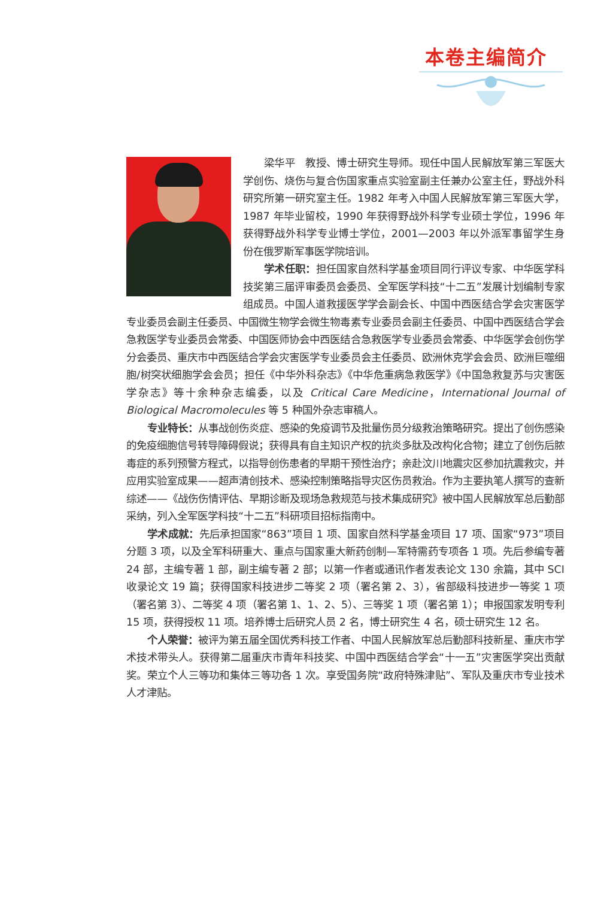本卷主编简介
梁华平　教授、博士研究生导师。现任中国人民解放军第三军医大学创伤、烧伤与复合伤国家重点实验室副主任兼办公室主任，野战外科研究所第一研究室主任。1982 年考入中国人民解放军第三军医大学，1987 年毕业留校，1990 年获得野战外科学专业硕士学位，1996 年获得野战外科学专业博士学位，2001—2003 年以外派军事留学生身份在俄罗斯军事医学院培训。
学术任职：担任国家自然科学基金项目同行评议专家、中华医学科技奖第三届评审委员会委员、全军医学科技“十二五”发展计划编制专家组成员。中国人道救援医学学会副会长、中国中西医结合学会灾害医学专业委员会副主任委员、中国微生物学会微生物毒素专业委员会副主任委员、中国中西医结合学会急救医学专业委员会常委、中国医师协会中西医结合急救医学专业委员会常委、中华医学会创伤学分会委员、重庆市中西医结合学会灾害医学专业委员会主任委员、欧洲休克学会会员、欧洲巨噬细胞/树突状细胞学会会员；担任《中华外科杂志》《中华危重病急救医学》《中国急救复苏与灾害医学杂志》等十余种杂志编委，以及 Critical Care Medicine，International Journal of Biological Macromolecules 等 5 种国外杂志审稿人。
专业特长：从事战创伤炎症、感染的免疫调节及批量伤员分级救治策略研究。提出了创伤感染的免疫细胞信号转导障碍假说；获得具有自主知识产权的抗炎多肽及改构化合物；建立了创伤后脓毒症的系列预警方程式，以指导创伤患者的早期干预性治疗；亲赴汶川地震灾区参加抗震救灾，并应用实验室成果——超声清创技术、感染控制策略指导灾区伤员救治。作为主要执笔人撰写的查新综述——《战伤伤情评估、早期诊断及现场急救规范与技术集成研究》被中国人民解放军总后勤部采纳，列入全军医学科技“十二五”科研项目招标指南中。
学术成就：先后承担国家“863”项目 1 项、国家自然科学基金项目 17 项、国家“973”项目分题 3 项，以及全军科研重大、重点与国家重大新药创制—军特需药专项各 1 项。先后参编专著 24 部，主编专著 1 部，副主编专著 2 部；以第一作者或通讯作者发表论文 130 余篇，其中 SCI 收录论文 19 篇；获得国家科技进步二等奖 2 项（署名第 2、3），省部级科技进步一等奖 1 项（署名第 3）、二等奖 4 项（署名第 1、1、2、5）、三等奖 1 项（署名第 1）；申报国家发明专利 15 项，获得授权 11 项。培养博士后研究人员 2 名，博士研究生 4 名，硕士研究生 12 名。
个人荣誉：被评为第五届全国优秀科技工作者、中国人民解放军总后勤部科技新星、重庆市学术技术带头人。获得第二届重庆市青年科技奖、中国中西医结合学会“十一五”灾害医学突出贡献奖。荣立个人三等功和集体三等功各 1 次。享受国务院“政府特殊津贴”、军队及重庆市专业技术人才津贴。